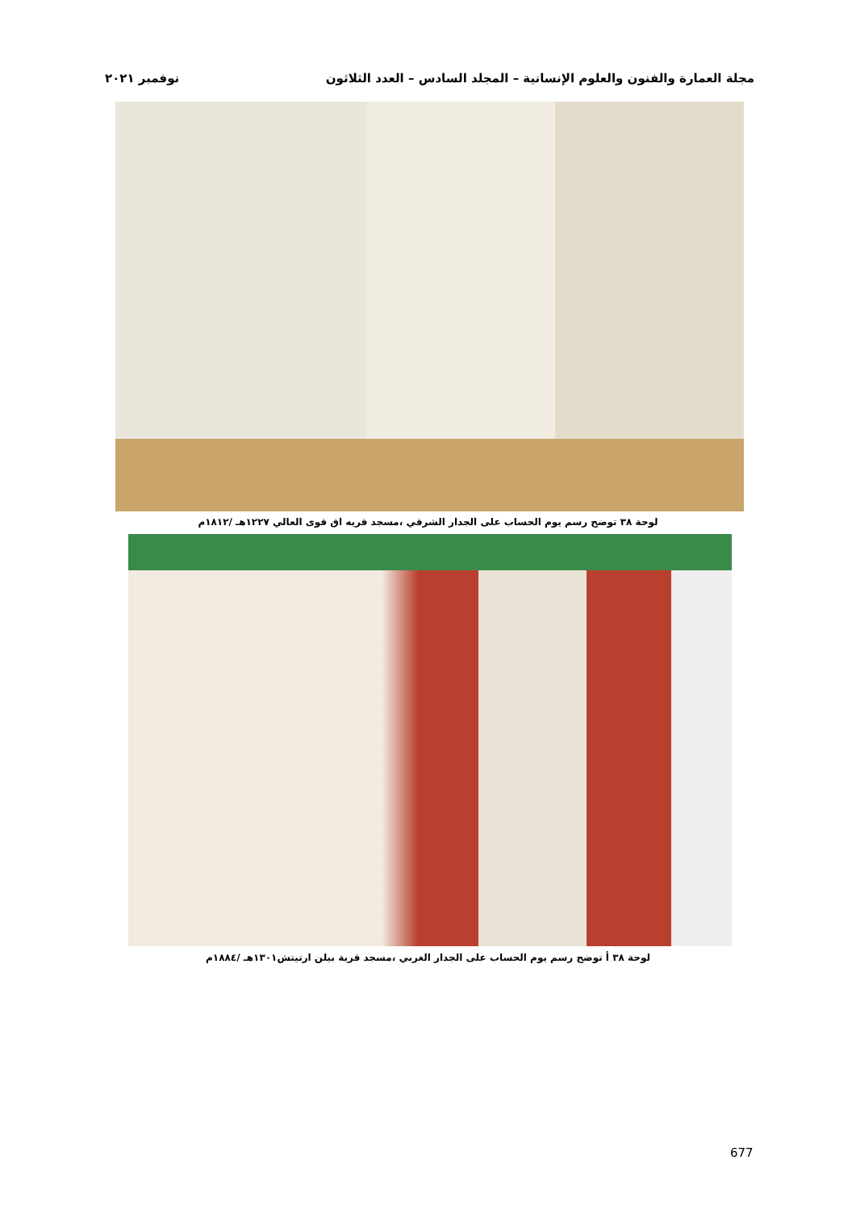مجلة العمارة والفنون والعلوم الإنسانية – المجلد السادس – العدد الثلاثون نوفمبر ٢٠٢١
لوحة ٣٨ توضح رسم يوم الحساب على الجدار الشرقي ،مسجد قريه اق قوى العالي ١٢٢٧هـ /١٨١٢م
لوحة ٣٨ أ توضح رسم يوم الحساب على الجدار الغربي ،مسجد قرية بيلن ارتيتش١٣٠١هـ /١٨٨٤م
677